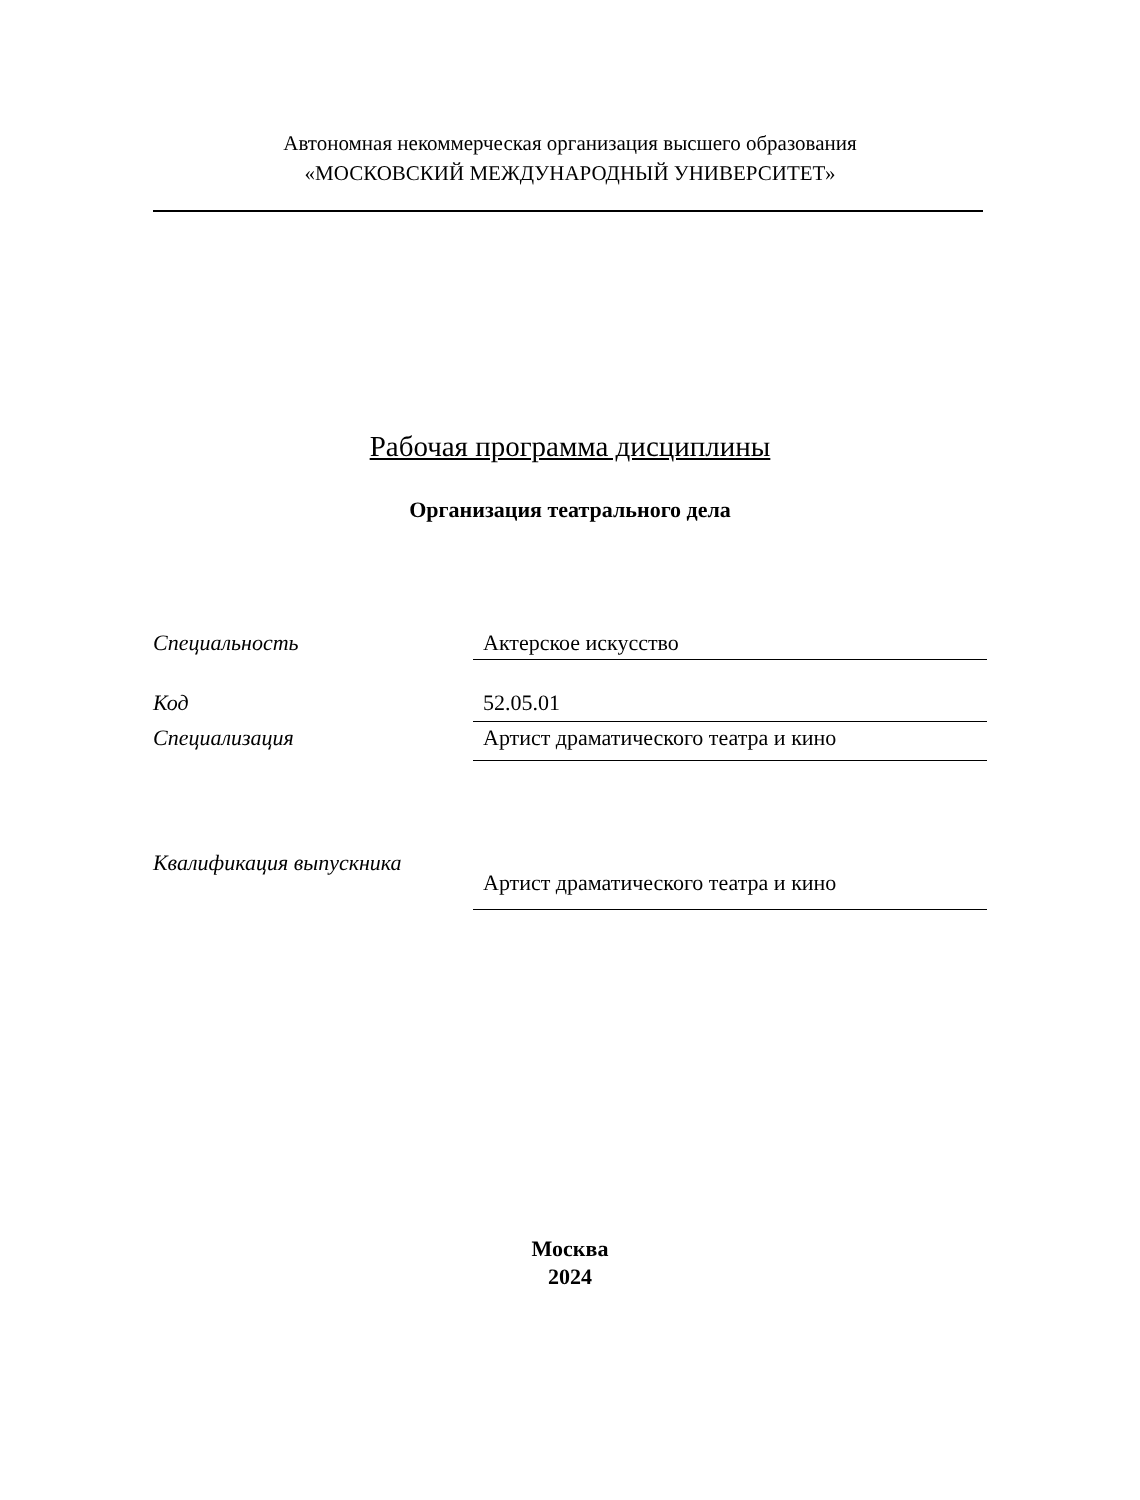Автономная некоммерческая организация высшего образования
«МОСКОВСКИЙ МЕЖДУНАРОДНЫЙ УНИВЕРСИТЕТ»
Рабочая программа дисциплины
Организация театрального дела
Специальность Актерское искусство
Код 52.05.01
Специализация Артист драматического театра и кино
Квалификация выпускника
Артист драматического театра и кино
Москва
2024